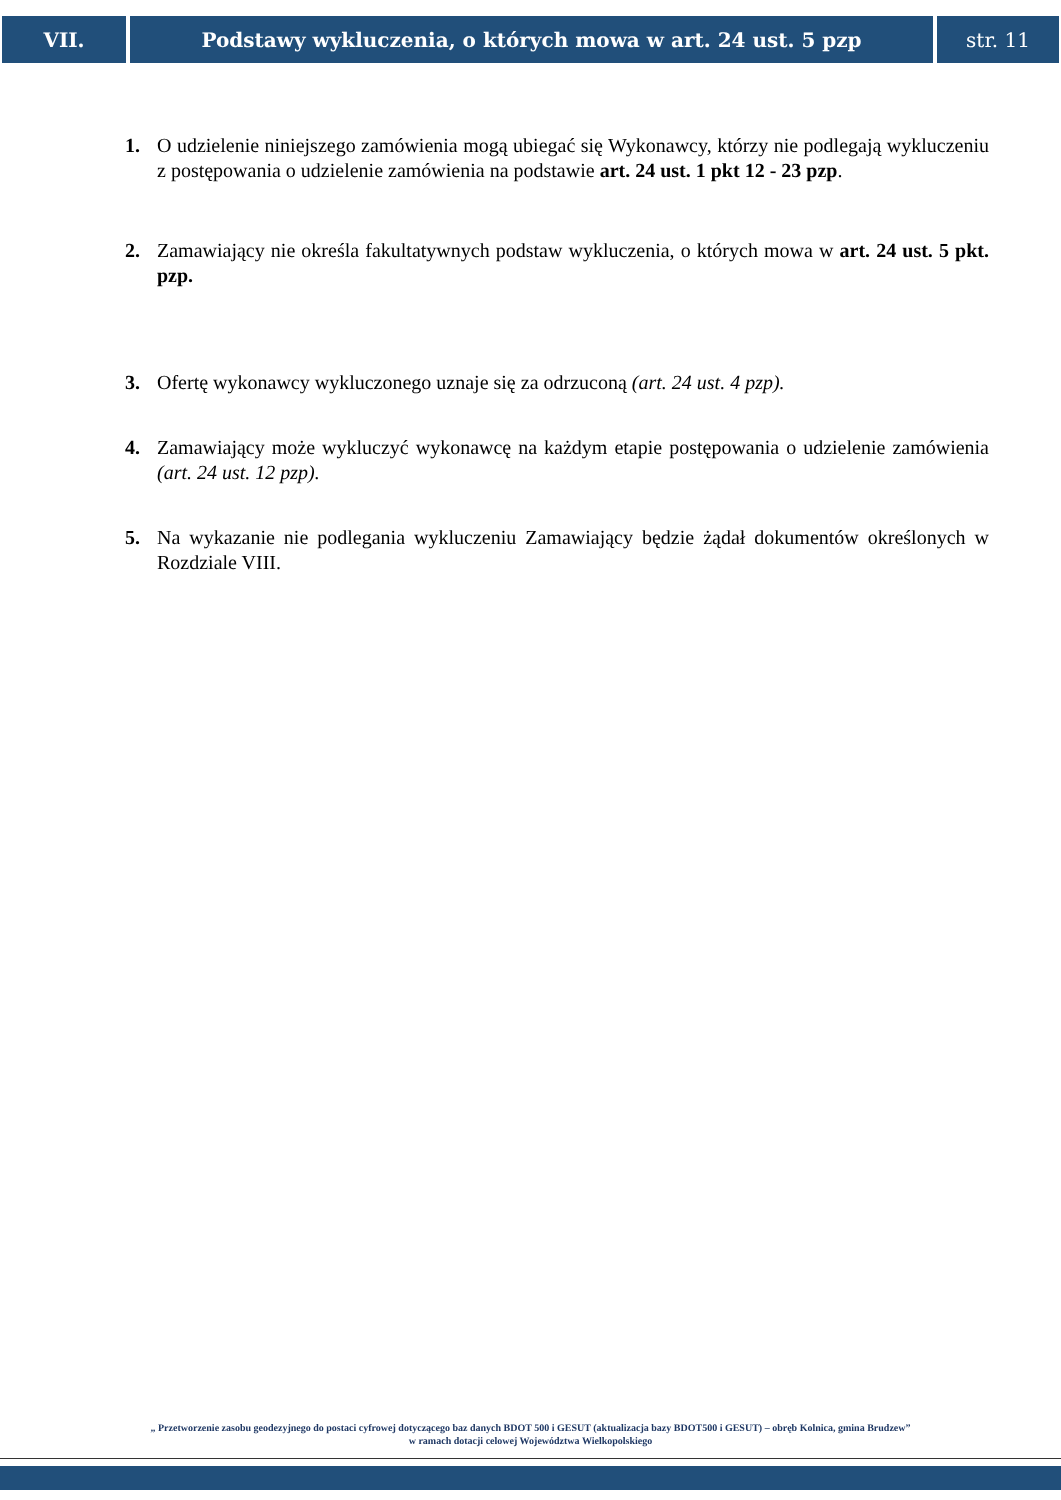VII. Podstawy wykluczenia, o których mowa w art. 24 ust. 5 pzp
str. 11
1. O udzielenie niniejszego zamówienia mogą ubiegać się Wykonawcy, którzy nie podlegają wykluczeniu z postępowania o udzielenie zamówienia na podstawie art. 24 ust. 1 pkt 12 - 23 pzp.
2. Zamawiający nie określa fakultatywnych podstaw wykluczenia, o których mowa w art. 24 ust. 5 pkt. pzp.
3. Ofertę wykonawcy wykluczonego uznaje się za odrzuconą (art. 24 ust. 4 pzp).
4. Zamawiający może wykluczyć wykonawcę na każdym etapie postępowania o udzielenie zamówienia (art. 24 ust. 12 pzp).
5. Na wykazanie nie podlegania wykluczeniu Zamawiający będzie żądał dokumentów określonych w Rozdziale VIII.
„ Przetworzenie zasobu geodezyjnego do postaci cyfrowej dotyczącego baz danych BDOT 500 i GESUT (aktualizacja bazy BDOT500 i GESUT) – obręb Kolnica, gmina Brudzew”
w ramach dotacji celowej Województwa Wielkopolskiego